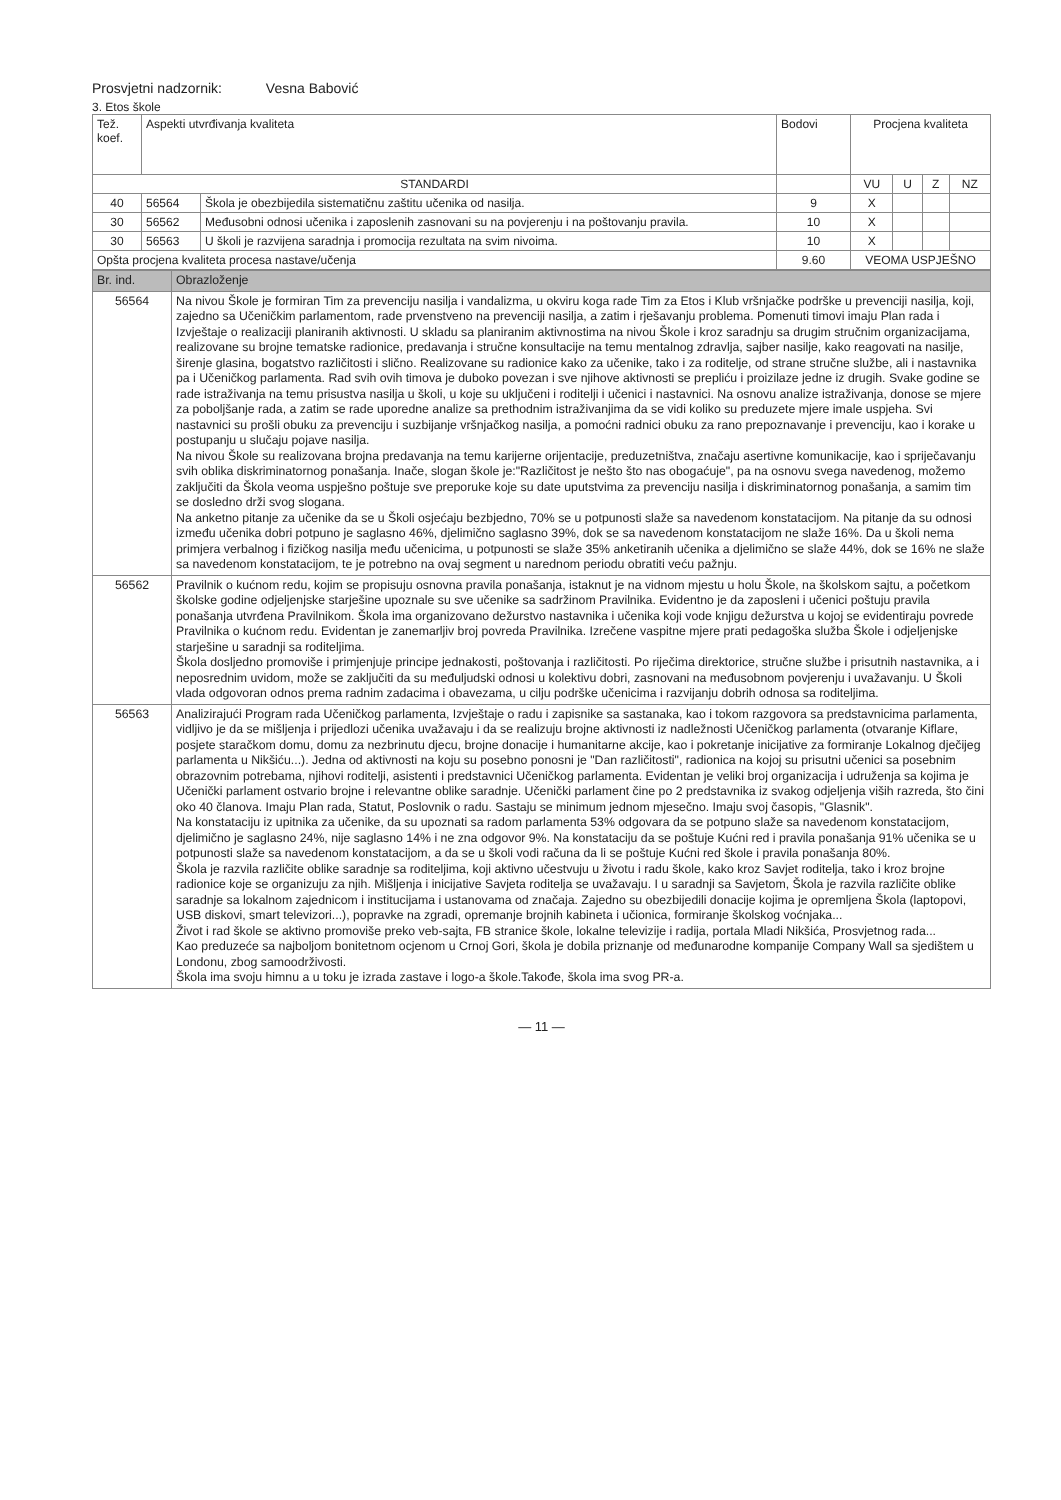Prosvjetni nadzornik: Vesna Babović
3. Etos škole
| Tež. koef. | Aspekti utvrđivanja kvaliteta | | Bodovi | Procjena kvaliteta | | | |
| --- | --- | --- | --- | --- | --- | --- | --- |
| STANDARDI | | | | VU | U | Z | NZ |
| 40 | 56564 | Škola je obezbijedila sistematičnu zaštitu učenika od nasilja. | 9 | X | | | |
| 30 | 56562 | Međusobni odnosi učenika i zaposlenih zasnovani su na povjerenju i na poštovanju pravila. | 10 | X | | | |
| 30 | 56563 | U školi je razvijena saradnja i promocija rezultata na svim nivoima. | 10 | X | | | |
| Opšta procjena kvaliteta procesa nastave/učenja | | | 9.60 | VEOMA USPJEŠNO | | | |
| Br. ind. | Obrazloženje |
| --- | --- |
| 56564 | Na nivou Škole je formiran Tim za prevenciju nasilja i vandalizma, u okviru koga rade Tim za Etos i Klub vršnjačke podrške u prevenciji nasilja, koji, zajedno sa Učeničkim parlamentom, rade prvenstveno na prevenciji nasilja, a zatim i rješavanju problema. Pomenuti timovi imaju Plan rada i Izvještaje o realizaciji planiranih aktivnosti. U skladu sa planiranim aktivnostima na nivou Škole i kroz saradnju sa drugim stručnim organizacijama, realizovane su brojne tematske radionice, predavanja i stručne konsultacije na temu mentalnog zdravlja, sajber nasilje, kako reagovati na nasilje, širenje glasina, bogatstvo različitosti i slično. Realizovane su radionice kako za učenike, tako i za roditelje, od strane stručne službe, ali i nastavnika pa i Učeničkog parlamenta. Rad svih ovih timova je duboko povezan i sve njihove aktivnosti se prepliću i proizilaze jedne iz drugih. Svake godine se rade istraživanja na temu prisustva nasilja u školi, u koje su uključeni i roditelji i učenici i nastavnici. Na osnovu analize istraživanja, donose se mjere za poboljšanje rada, a zatim se rade uporedne analize sa prethodnim istraživanjima da se vidi koliko su preduzete mjere imale uspjeha. Svi nastavnici su prošli obuku za prevenciju i suzbijanje vršnjačkog nasilja, a pomoćni radnici obuku za rano prepoznavanje i prevenciju, kao i korake u postupanju u slučaju pojave nasilja. Na nivou Škole su realizovana brojna predavanja na temu karijerne orijentacije, preduzetništva, značaju asertivne komunikacije, kao i spriječavanju svih oblika diskriminatornog ponašanja. Inače, slogan škole je:"Različitost je nešto što nas obogaćuje", pa na osnovu svega navedenog, možemo zaključiti da Škola veoma uspješno poštuje sve preporuke koje su date uputstvima za prevenciju nasilja i diskriminatornog ponašanja, a samim tim se dosledno drži svog slogana. Na anketno pitanje za učenike da se u Školi osjećaju bezbjedno, 70% se u potpunosti slaže sa navedenom konstatacijom. Na pitanje da su odnosi između učenika dobri potpuno je saglasno 46%, djelimično saglasno 39%, dok se sa navedenom konstatacijom ne slaže 16%. Da u školi nema primjera verbalnog i fizičkog nasilja među učenicima, u potpunosti se slaže 35% anketiranih učenika a djelimično se slaže 44%, dok se 16% ne slaže sa navedenom konstatacijom, te je potrebno na ovaj segment u narednom periodu obratiti veću pažnju. |
| 56562 | Pravilnik o kućnom redu, kojim se propisuju osnovna pravila ponašanja, istaknut je na vidnom mjestu u holu Škole, na školskom sajtu, a početkom školske godine odjeljenjske starješine upoznale su sve učenike sa sadržinom Pravilnika. Evidentno je da zaposleni i učenici poštuju pravila ponašanja utvrđena Pravilnikom. Škola ima organizovano dežurstvo nastavnika i učenika koji vode knjigu dežurstva u kojoj se evidentiraju povrede Pravilnika o kućnom redu. Evidentan je zanemarljiv broj povreda Pravilnika. Izrečene vaspitne mjere prati pedagoška služba Škole i odjeljenjske starješine u saradnji sa roditeljima. Škola dosljedno promoviše i primjenjuje principe jednakosti, poštovanja i različitosti. Po riječima direktorice, stručne službe i prisutnih nastavnika, a i neposrednim uvidom, može se zaključiti da su međuljudski odnosi u kolektivu dobri, zasnovani na međusobnom povjerenju i uvažavanju. U Školi vlada odgovoran odnos prema radnim zadacima i obavezama, u cilju podrške učenicima i razvijanju dobrih odnosa sa roditeljima. |
| 56563 | Analizirajući Program rada Učeničkog parlamenta, Izvještaje o radu i zapisnike sa sastanaka, kao i tokom razgovora sa predstavnicima parlamenta, vidljivo je da se mišljenja i prijedlozi učenika uvažavaju i da se realizuju brojne aktivnosti iz nadležnosti Učeničkog parlamenta (otvaranje Kiflare, posjete staračkom domu, domu za nezbrinutu djecu, brojne donacije i humanitarne akcije, kao i pokretanje inicijative za formiranje Lokalnog dječijeg parlamenta u Nikšiću...). Jedna od aktivnosti na koju su posebno ponosni je "Dan različitosti", radionica na kojoj su prisutni učenici sa posebnim obrazovnim potrebama, njihovi roditelji, asistenti i predstavnici Učeničkog parlamenta. Evidentan je veliki broj organizacija i udruženja sa kojima je Učenički parlament ostvario brojne i relevantne oblike saradnje. Učenički parlament čine po 2 predstavnika iz svakog odjeljenja viših razreda, što čini oko 40 članova. Imaju Plan rada, Statut, Poslovnik o radu. Sastaju se minimum jednom mjesečno. Imaju svoj časopis, "Glasnik". Na konstataciju iz upitnika za učenike, da su upoznati sa radom parlamenta 53% odgovara da se potpuno slaže sa navedenom konstatacijom, djelimično je saglasno 24%, nije saglasno 14% i ne zna odgovor 9%. Na konstataciju da se poštuje Kućni red i pravila ponašanja 91% učenika se u potpunosti slaže sa navedenom konstatacijom, a da se u školi vodi računa da li se poštuje Kućni red škole i pravila ponašanja 80%. Škola je razvila različite oblike saradnje sa roditeljima, koji aktivno učestvuju u životu i radu škole, kako kroz Savjet roditelja, tako i kroz brojne radionice koje se organizuju za njih. Mišljenja i inicijative Savjeta roditelja se uvažavaju. I u saradnji sa Savjetom, Škola je razvila različite oblike saradnje sa lokalnom zajednicom i institucijama i ustanovama od značaja. Zajedno su obezbijedili donacije kojima je opremljena Škola (laptopovi, USB diskovi, smart televizori...), popravke na zgradi, opremanje brojnih kabineta i učionica, formiranje školskog voćnjaka... Život i rad škole se aktivno promoviše preko veb-sajta, FB stranice škole, lokalne televizije i radija, portala Mladi Nikšića, Prosvjetnog rada... Kao preduzeće sa najboljom bonitetnom ocjenom u Crnoj Gori, škola je dobila priznanje od međunarodne kompanije Company Wall sa sjedištem u Londonu, zbog samoodrživosti. Škola ima svoju himnu a u toku je izrada zastave i logo-a škole.Takođe, škola ima svog PR-a. |
— 11 —